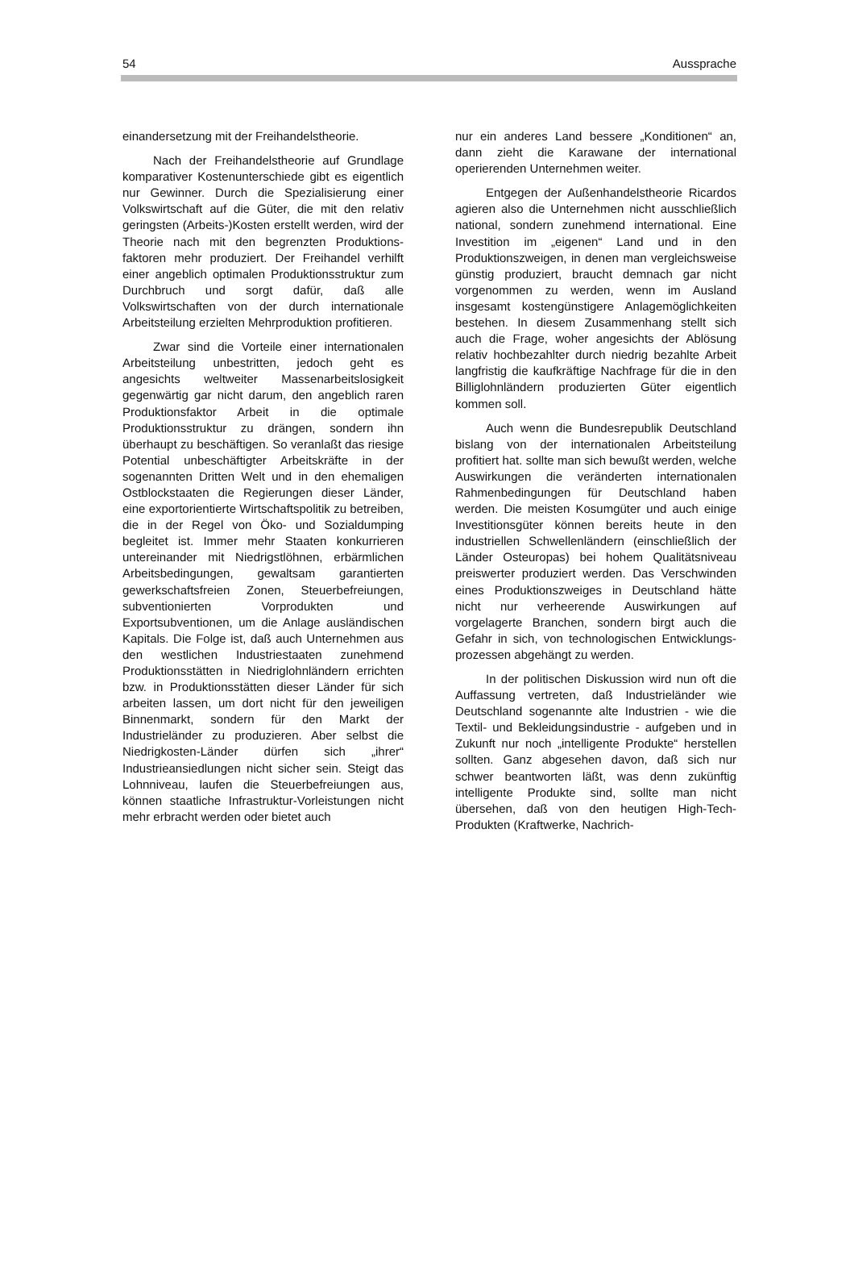54 Aussprache
einandersetzung mit der Freihandelstheorie.
Nach der Freihandelstheorie auf Grundlage komparativer Kostenunterschiede gibt es eigentlich nur Gewinner. Durch die Spezialisierung einer Volkswirtschaft auf die Güter, die mit den relativ geringsten (Arbeits-)Kosten erstellt werden, wird der Theorie nach mit den begrenzten Produktions­faktoren mehr produziert. Der Freihandel verhilft einer angeblich optimalen Produktions­struktur zum Durchbruch und sorgt dafür, daß alle Volkswirtschaften von der durch internationale Arbeitsteilung erzielten Mehrproduktion profitieren.
Zwar sind die Vorteile einer internatio­nalen Arbeitsteilung unbestritten, jedoch geht es angesichts weltweiter Massenarbeits­losigkeit gegenwärtig gar nicht darum, den angeblich raren Produktionsfaktor Arbeit in die optimale Produktionsstruktur zu drängen, sondern ihn überhaupt zu beschäftigen. So veranlaßt das riesige Potential unbeschäftigter Arbeitskräfte in der sogenannten Dritten Welt und in den ehemaligen Ostblockstaaten die Regierungen dieser Länder, eine export­orientierte Wirtschaftspolitik zu betreiben, die in der Regel von Öko- und Sozialdumping begleitet ist. Immer mehr Staaten konkurrieren untereinander mit Niedrigstlöhnen, erbärmli­chen Arbeitsbedingungen, gewaltsam garantierten gewerkschaftsfreien Zonen, Steuerbefreiungen, subventionierten Vorpro­dukten und Exportsubventionen, um die Anlage ausländischen Kapitals. Die Folge ist, daß auch Unternehmen aus den westlichen Industriestaaten zunehmend Produktions­stätten in Niedriglohnländern errichten bzw. in Produktionsstätten dieser Länder für sich arbeiten lassen, um dort nicht für den jeweiligen Binnenmarkt, sondern für den Markt der Industrieländer zu produzieren. Aber selbst die Niedrigkosten-Länder dürfen sich „ihrer“ Industrieansiedlungen nicht sicher sein. Steigt das Lohnniveau, laufen die Steuerbefreiungen aus, können staatliche Infrastruktur-Vorleistungen nicht mehr erbracht werden oder bietet auch
nur ein anderes Land bessere „Konditionen“ an, dann zieht die Karawane der international operierenden Unternehmen weiter.
Entgegen der Außenhandelstheorie Ricardos agieren also die Unternehmen nicht ausschließlich national, sondern zunehmend international. Eine Investition im „eigenen“ Land und in den Produktionszweigen, in denen man vergleichsweise günstig produziert, braucht demnach gar nicht vorgenommen zu werden, wenn im Ausland insgesamt kostengünstigere Anlagemöglichkeiten bestehen. In diesem Zusammenhang stellt sich auch die Frage, woher angesichts der Ablösung relativ hochbezahlter durch niedrig bezahlte Arbeit langfristig die kaufkräftige Nachfrage für die in den Billiglohnländern produzierten Güter eigentlich kommen soll.
Auch wenn die Bundesrepublik Deutschland bislang von der internationalen Arbeitsteilung profitiert hat. sollte man sich bewußt werden, welche Auswirkungen die veränderten internationalen Rahmenbedin­gungen für Deutschland haben werden. Die meisten Kosumgüter und auch einige Investitionsgüter können bereits heute in den industriellen Schwellenländern (einschließlich der Länder Osteuropas) bei hohem Qualitätsniveau preiswerter produziert werden. Das Verschwinden eines Produktions­zweiges in Deutschland hätte nicht nur verheerende Auswirkungen auf vorgelagerte Branchen, sondern birgt auch die Gefahr in sich, von technologischen Entwicklungs­prozessen abgehängt zu werden.
In der politischen Diskussion wird nun oft die Auffassung vertreten, daß Industrieländer wie Deutschland sogenannte alte Industrien - wie die Textil- und Bekleidungsindustrie - aufgeben und in Zukunft nur noch „intelligente Produkte“ herstellen sollten. Ganz abgesehen davon, daß sich nur schwer beantworten läßt, was denn zukünftig intelligente Produkte sind, sollte man nicht übersehen, daß von den heutigen High-Tech-Produkten (Kraftwerke, Nachrich-